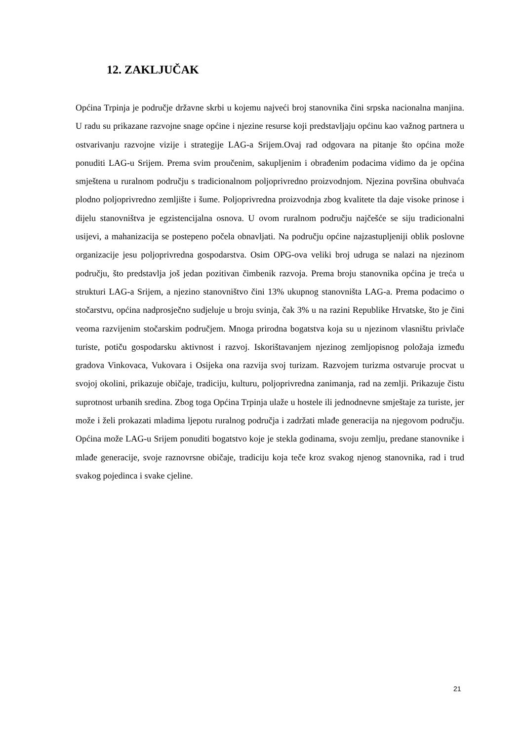12. ZAKLJUČAK
Općina Trpinja je područje državne skrbi u kojemu najveći broj stanovnika čini srpska nacionalna manjina. U radu su prikazane razvojne snage općine i njezine resurse koji predstavljaju općinu kao važnog partnera u ostvarivanju razvojne vizije i strategije LAG-a Srijem.Ovaj rad odgovara na pitanje što općina može ponuditi LAG-u Srijem. Prema svim proučenim, sakupljenim i obrađenim podacima vidimo da je općina smještena u ruralnom području s tradicionalnom poljoprivredno proizvodnjom. Njezina površina obuhvaća plodno poljoprivredno zemljište i šume. Poljoprivredna proizvodnja zbog kvalitete tla daje visoke prinose i dijelu stanovništva je egzistencijalna osnova. U ovom ruralnom području najčešće se siju tradicionalni usijevi, a mahanizacija se postepeno počela obnavljati. Na području općine najzastupljeniji oblik poslovne organizacije jesu poljoprivredna gospodarstva. Osim OPG-ova veliki broj udruga se nalazi na njezinom području, što predstavlja još jedan pozitivan čimbenik razvoja. Prema broju stanovnika općina je treća u strukturi LAG-a Srijem, a njezino stanovništvo čini 13% ukupnog stanovništa LAG-a. Prema podacimo o stočarstvu, općina nadprosječno sudjeluje u broju svinja, čak 3% u na razini Republike Hrvatske, što je čini veoma razvijenim stočarskim područjem. Mnoga prirodna bogatstva koja su u njezinom vlasništu privlače turiste, potiču gospodarsku aktivnost i razvoj. Iskorištavanjem njezinog zemljopisnog položaja između gradova Vinkovaca, Vukovara i Osijeka ona razvija svoj turizam. Razvojem turizma ostvaruje procvat u svojoj okolini, prikazuje običaje, tradiciju, kulturu, poljoprivredna zanimanja, rad na zemlji. Prikazuje čistu suprotnost urbanih sredina. Zbog toga Općina Trpinja ulaže u hostele ili jednodnevne smještaje za turiste, jer može i želi prokazati mladima ljepotu ruralnog područja i zadržati mlađe generacija na njegovom području. Općina može LAG-u Srijem ponuditi bogatstvo koje je stekla godinama, svoju zemlju, predane stanovnike i mlađe generacije, svoje raznovrsne običaje, tradiciju koja teče kroz svakog njenog stanovnika, rad i trud svakog pojedinca i svake cjeline.
21